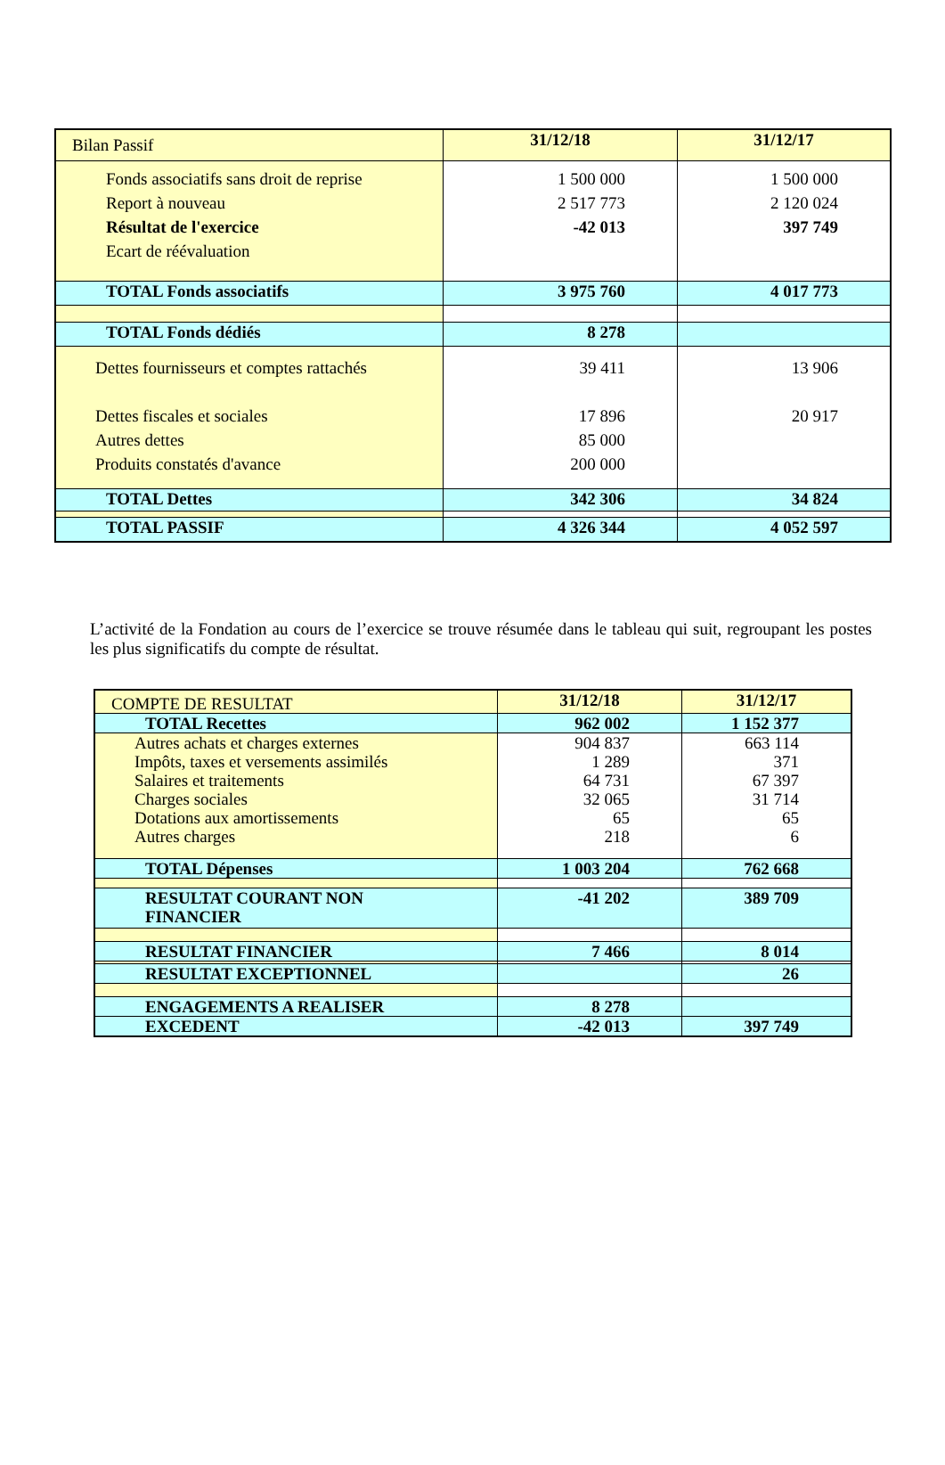| Bilan Passif | 31/12/18 | 31/12/17 |
| Fonds associatifs sans droit de reprise Report à nouveau Résultat de l'exercice Ecart de réévaluation | 1 500 000 2 517 773 -42 013 | 1 500 000 2 120 024 397 749 |
| TOTAL Fonds associatifs | 3 975 760 | 4 017 773 |
| TOTAL Fonds dédiés | 8 278 | |
| Dettes fournisseurs et comptes rattachés Dettes fiscales et sociales Autres dettes Produits constatés d'avance | 39 411 17 896 85 000 200 000 | 13 906 20 917 |
| TOTAL Dettes | 342 306 | 34 824 |
| TOTAL PASSIF | 4 326 344 | 4 052 597 |
L’activité de la Fondation au cours de l’exercice se trouve résumée dans le tableau qui suit, regroupant les postes les plus significatifs du compte de résultat.
| COMPTE DE RESULTAT | 31/12/18 | 31/12/17 |
| TOTAL Recettes | 962 002 | 1 152 377 |
| Autres achats et charges externes Impôts, taxes et versements assimilés Salaires et traitements Charges sociales Dotations aux amortissements Autres charges | 904 837 1 289 64 731 32 065 65 218 | 663 114 371 67 397 31 714 65 6 |
| TOTAL Dépenses | 1 003 204 | 762 668 |
| RESULTAT COURANT NON FINANCIER | -41 202 | 389 709 |
| RESULTAT FINANCIER | 7 466 | 8 014 |
| RESULTAT EXCEPTIONNEL | | 26 |
| ENGAGEMENTS A REALISER | 8 278 | |
| EXCEDENT | -42 013 | 397 749 |